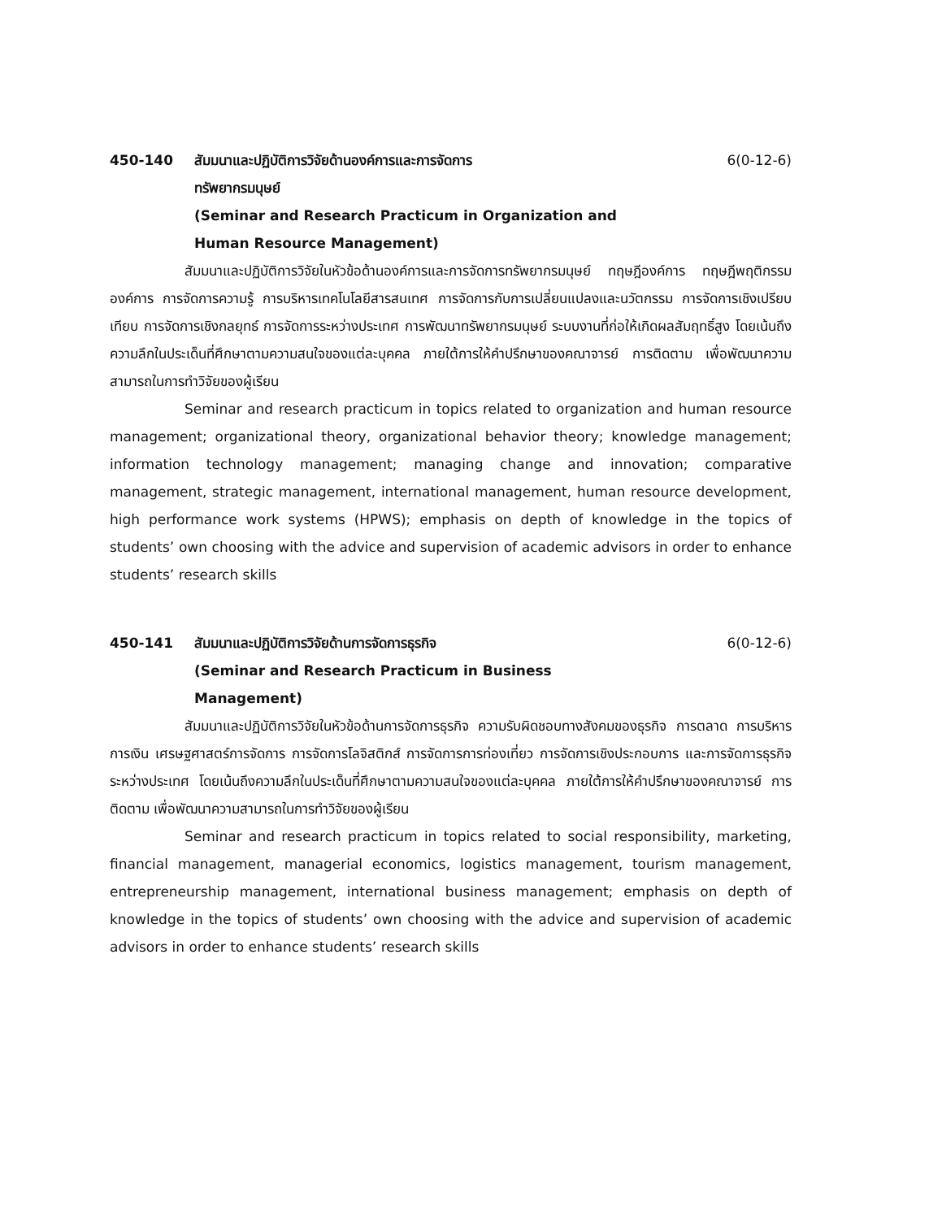450-140 สัมมนาและปฏิบัติการวิจัยด้านองค์การและการจัดการ
ทรัพยากรมนุษย์
(Seminar and Research Practicum in Organization and
Human Resource Management)
6(0-12-6)
สัมมนาและปฏิบัติการวิจัยในหัวข้อด้านองค์การและการจัดการทรัพยากรมนุษย์ ทฤษฎีองค์การ ทฤษฎีพฤติกรรมองค์การ การจัดการความรู้ การบริหารเทคโนโลยีสารสนเทศ การจัดการกับการเปลี่ยนแปลงและนวัตกรรม การจัดการเชิงเปรียบเทียบ การจัดการเชิงกลยุทธ์ การจัดการระหว่างประเทศ การพัฒนาทรัพยากรมนุษย์ ระบบงานที่ก่อให้เกิดผลสัมฤทธิ์สูง โดยเน้นถึงความลึกในประเด็นที่ศึกษาตามความสนใจของแต่ละบุคคล ภายใต้การให้คำปรึกษาของคณาจารย์ การติดตาม เพื่อพัฒนาความสามารถในการทำวิจัยของผู้เรียน
Seminar and research practicum in topics related to organization and human resource management; organizational theory, organizational behavior theory; knowledge management; information technology management; managing change and innovation; comparative management, strategic management, international management, human resource development, high performance work systems (HPWS); emphasis on depth of knowledge in the topics of students’ own choosing with the advice and supervision of academic advisors in order to enhance students’ research skills
450-141 สัมมนาและปฏิบัติการวิจัยด้านการจัดการธุรกิจ
(Seminar and Research Practicum in Business
Management)
6(0-12-6)
สัมมนาและปฏิบัติการวิจัยในหัวข้อด้านการจัดการธุรกิจ ความรับผิดชอบทางสังคมของธุรกิจ การตลาด การบริหารการเงิน เศรษฐศาสตร์การจัดการ การจัดการโลจิสติกส์ การจัดการการท่องเที่ยว การจัดการเชิงประกอบการ และการจัดการธุรกิจระหว่างประเทศ โดยเน้นถึงความลึกในประเด็นที่ศึกษาตามความสนใจของแต่ละบุคคล ภายใต้การให้คำปรึกษาของคณาจารย์ การติดตาม เพื่อพัฒนาความสามารถในการทำวิจัยของผู้เรียน
Seminar and research practicum in topics related to social responsibility, marketing, financial management, managerial economics, logistics management, tourism management, entrepreneurship management, international business management; emphasis on depth of knowledge in the topics of students’ own choosing with the advice and supervision of academic advisors in order to enhance students’ research skills